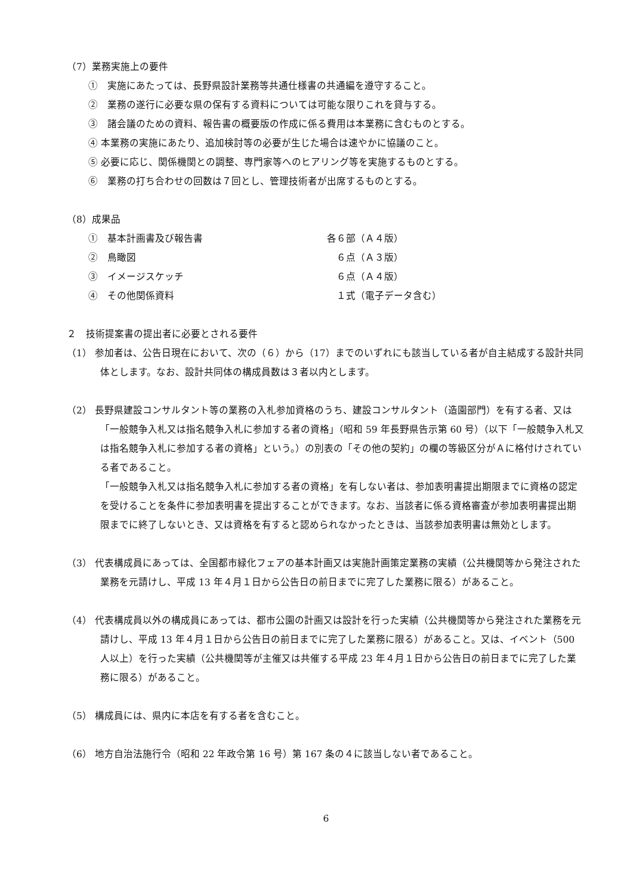（7）業務実施上の要件
①　実施にあたっては、長野県設計業務等共通仕様書の共通編を遵守すること。
②　業務の遂行に必要な県の保有する資料については可能な限りこれを貸与する。
③　諸会議のための資料、報告書の概要版の作成に係る費用は本業務に含むものとする。
④ 本業務の実施にあたり、追加検討等の必要が生じた場合は速やかに協議のこと。
⑤ 必要に応じ、関係機関との調整、専門家等へのヒアリング等を実施するものとする。
⑥　業務の打ち合わせの回数は７回とし、管理技術者が出席するものとする。
（8）成果品
①　基本計画書及び報告書 各６部（Ａ４版）
②　鳥瞰図 　６点（Ａ３版）
③　イメージスケッチ 　６点（Ａ４版）
④　その他関係資料 　１式（電子データ含む）
２　技術提案書の提出者に必要とされる要件
（1） 参加者は、公告日現在において、次の（６）から（17）までのいずれにも該当している者が自主結成する設計共同体とします。なお、設計共同体の構成員数は３者以内とします。
（2） 長野県建設コンサルタント等の業務の入札参加資格のうち、建設コンサルタント（造園部門）を有する者、又は「一般競争入札又は指名競争入札に参加する者の資格」（昭和 59 年長野県告示第 60 号）（以下「一般競争入札又は指名競争入札に参加する者の資格」という。）の別表の「その他の契約」の欄の等級区分がＡに格付けされている者であること。
「一般競争入札又は指名競争入札に参加する者の資格」を有しない者は、参加表明書提出期限までに資格の認定を受けることを条件に参加表明書を提出することができます。なお、当該者に係る資格審査が参加表明書提出期限までに終了しないとき、又は資格を有すると認められなかったときは、当該参加表明書は無効とします。
（3） 代表構成員にあっては、全国都市緑化フェアの基本計画又は実施計画策定業務の実績（公共機関等から発注された業務を元請けし、平成 13 年４月１日から公告日の前日までに完了した業務に限る）があること。
（4） 代表構成員以外の構成員にあっては、都市公園の計画又は設計を行った実績（公共機関等から発注された業務を元請けし、平成 13 年４月１日から公告日の前日までに完了した業務に限る）があること。又は、イベント（500 人以上）を行った実績（公共機関等が主催又は共催する平成 23 年４月１日から公告日の前日までに完了した業務に限る）があること。
（5） 構成員には、県内に本店を有する者を含むこと。
（6） 地方自治法施行令（昭和 22 年政令第 16 号）第 167 条の４に該当しない者であること。
6